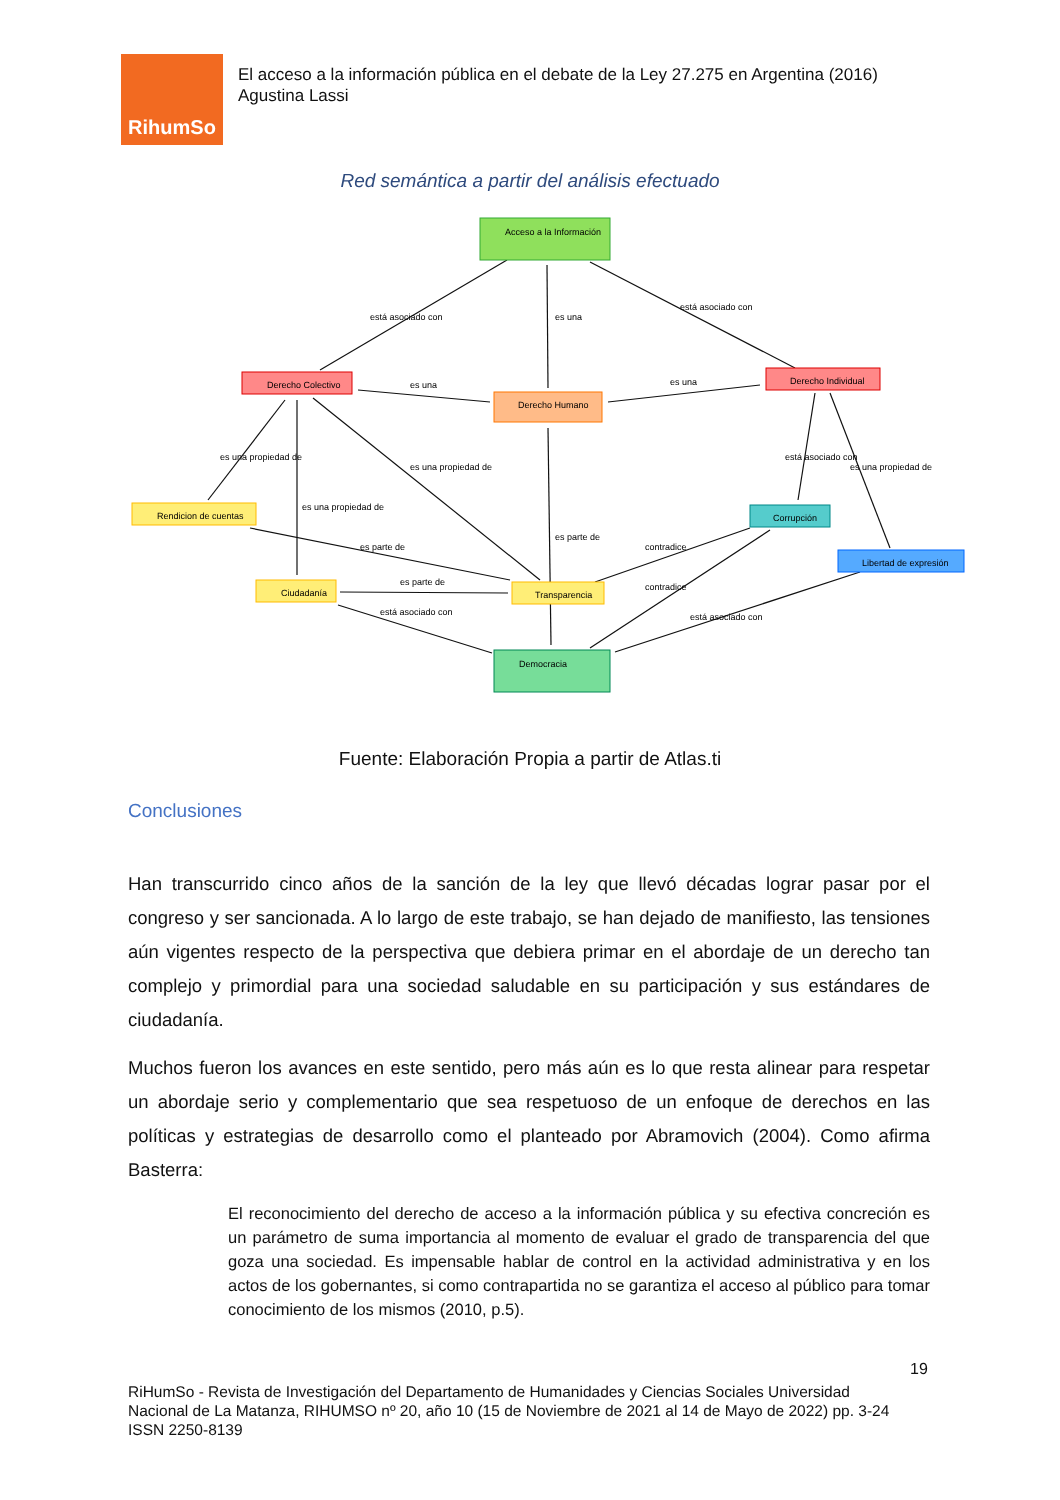RihumSo
El acceso a la información pública en el debate de la Ley 27.275 en Argentina (2016)
Agustina Lassi
Red semántica a partir del análisis efectuado
Acceso a la Información
Derecho Colectivo
Derecho Humano
Derecho Individual
Rendicion de cuentas
Corrupción
Libertad de expresión
Ciudadanía
Transparencia
Democracia
está asociado con
está asociado con
es una
es una
es una
es una propiedad de
es una propiedad de
es una propiedad de
es parte de
es parte de
es parte de
está asociado con
contradice
contradice
está asociado con
está asociado con
es una propiedad de
Fuente: Elaboración Propia a partir de Atlas.ti
Conclusiones
Han transcurrido cinco años de la sanción de la ley que llevó décadas lograr pasar por el congreso y ser sancionada. A lo largo de este trabajo, se han dejado de manifiesto, las tensiones aún vigentes respecto de la perspectiva que debiera primar en el abordaje de un derecho tan complejo y primordial para una sociedad saludable en su participación y sus estándares de ciudadanía.
Muchos fueron los avances en este sentido, pero más aún es lo que resta alinear para respetar un abordaje serio y complementario que sea respetuoso de un enfoque de derechos en las políticas y estrategias de desarrollo como el planteado por Abramovich (2004). Como afirma Basterra:
El reconocimiento del derecho de acceso a la información pública y su efectiva concreción es un parámetro de suma importancia al momento de evaluar el grado de transparencia del que goza una sociedad. Es impensable hablar de control en la actividad administrativa y en los actos de los gobernantes, si como contrapartida no se garantiza el acceso al público para tomar conocimiento de los mismos (2010, p.5).
19
RiHumSo - Revista de Investigación del Departamento de Humanidades y Ciencias Sociales Universidad
Nacional de La Matanza, RIHUMSO nº 20, año 10 (15 de Noviembre de 2021 al 14 de Mayo de 2022) pp. 3-24
ISSN 2250-8139